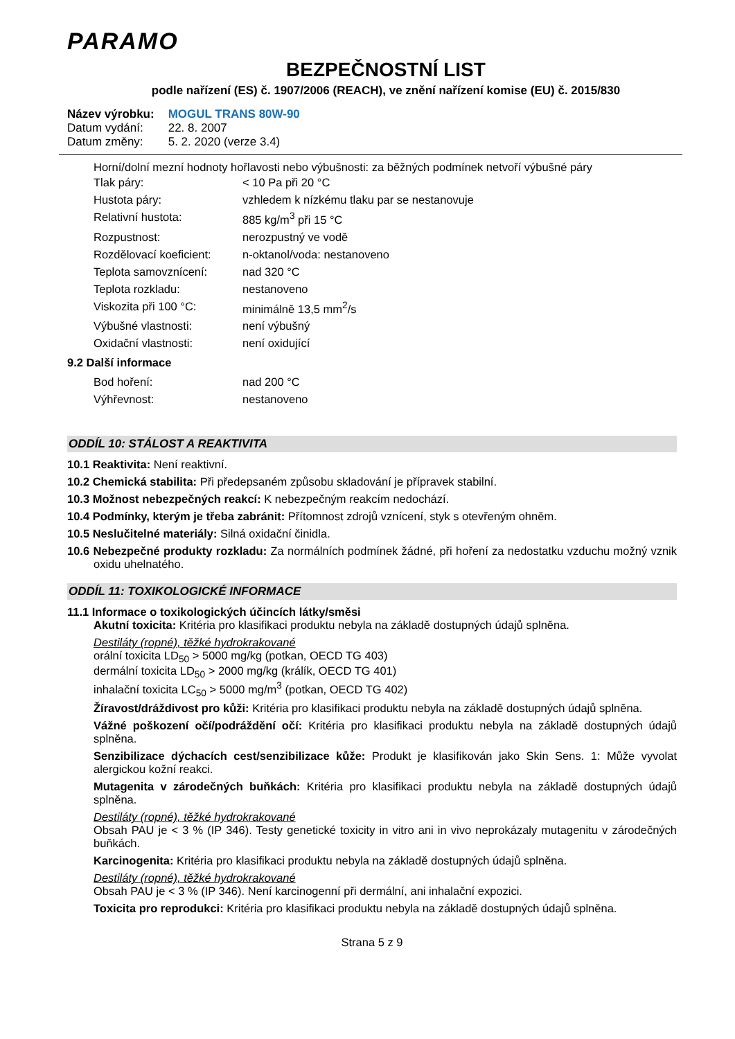PARAMO
BEZPEČNOSTNÍ LIST
podle nařízení (ES) č. 1907/2006 (REACH), ve znění nařízení komise (EU) č. 2015/830
| Název výrobku: | MOGUL TRANS 80W-90 |
| Datum vydání: | 22. 8. 2007 |
| Datum změny: | 5. 2. 2020 (verze 3.4) |
Horní/dolní mezní hodnoty hořlavosti nebo výbušnosti: za běžných podmínek netvoří výbušné páry
| Tlak páry: | < 10 Pa při 20 °C |
| Hustota páry: | vzhledem k nízkému tlaku par se nestanovuje |
| Relativní hustota: | 885 kg/m<sup>3</sup> při 15 °C |
| Rozpustnost: | nerozpustný ve vodě |
| Rozdělovací koeficient: | n-oktanol/voda: nestanoveno |
| Teplota samovznícení: | nad 320 °C |
| Teplota rozkladu: | nestanoveno |
| Viskozita při 100 °C: | minimálně 13,5 mm<sup>2</sup>/s |
| Výbušné vlastnosti: | není výbušný |
| Oxidační vlastnosti: | není oxidující |
9.2 Další informace
| Bod hoření: | nad 200 °C |
| Výhřevnost: | nestanoveno |
ODDÍL 10: STÁLOST A REAKTIVITA
10.1 Reaktivita: Není reaktivní.
10.2 Chemická stabilita: Při předepsaném způsobu skladování je přípravek stabilní.
10.3 Možnost nebezpečných reakcí: K nebezpečným reakcím nedochází.
10.4 Podmínky, kterým je třeba zabránit: Přítomnost zdrojů vznícení, styk s otevřeným ohněm.
10.5 Neslučitelné materiály: Silná oxidační činidla.
10.6 Nebezpečné produkty rozkladu: Za normálních podmínek žádné, při hoření za nedostatku vzduchu možný vznik oxidu uhelnatého.
ODDÍL 11: TOXIKOLOGICKÉ INFORMACE
11.1 Informace o toxikologických účincích látky/směsi
Akutní toxicita: Kritéria pro klasifikaci produktu nebyla na základě dostupných údajů splněna.
Destiláty (ropné), těžké hydrokrakované
orální toxicita LD<sub>50</sub> > 5000 mg/kg (potkan, OECD TG 403)
dermální toxicita LD<sub>50</sub> > 2000 mg/kg (králík, OECD TG 401)
inhalační toxicita LC<sub>50</sub> > 5000 mg/m<sup>3</sup> (potkan, OECD TG 402)
Žíravost/dráždivost pro kůži: Kritéria pro klasifikaci produktu nebyla na základě dostupných údajů splněna.
Vážné poškození očí/podráždění očí: Kritéria pro klasifikaci produktu nebyla na základě dostupných údajů splněna.
Senzibilizace dýchacích cest/senzibilizace kůže: Produkt je klasifikován jako Skin Sens. 1: Může vyvolat alergickou kožní reakci.
Mutagenita v zárodečných buňkách: Kritéria pro klasifikaci produktu nebyla na základě dostupných údajů splněna.
Destiláty (ropné), těžké hydrokrakované
Obsah PAU je < 3 % (IP 346). Testy genetické toxicity in vitro ani in vivo neprokázaly mutagenitu v zárodečných buňkách.
Karcinogenita: Kritéria pro klasifikaci produktu nebyla na základě dostupných údajů splněna.
Destiláty (ropné), těžké hydrokrakované
Obsah PAU je < 3 % (IP 346). Není karcinogenní při dermální, ani inhalační expozici.
Toxicita pro reprodukci: Kritéria pro klasifikaci produktu nebyla na základě dostupných údajů splněna.
Strana 5 z 9